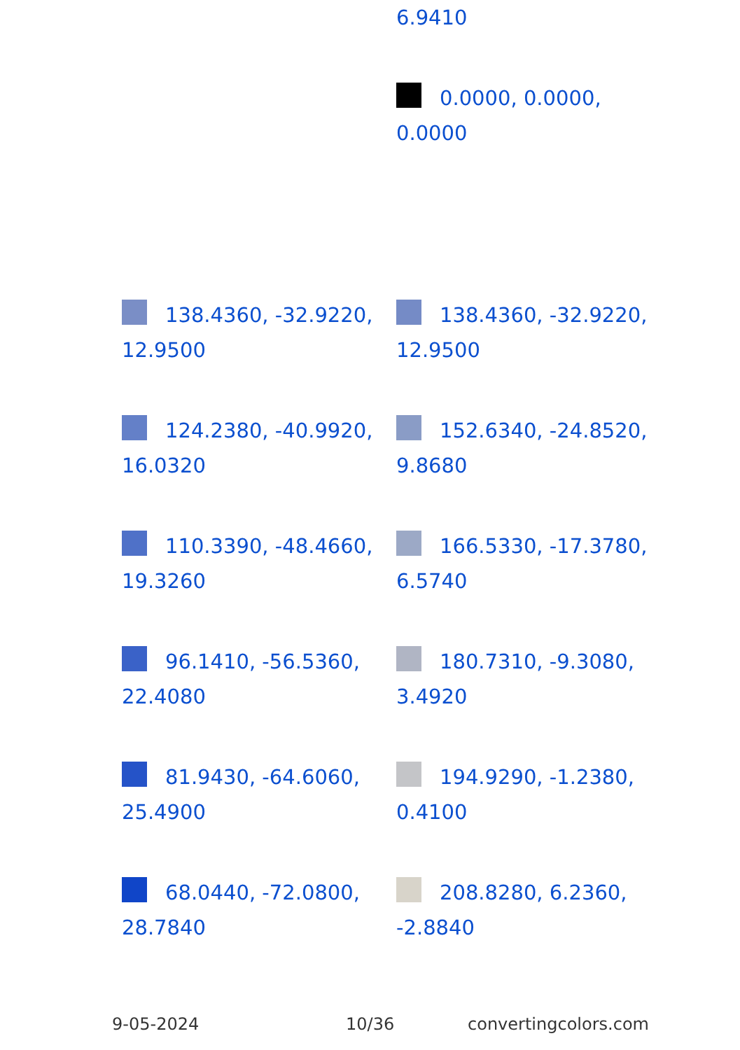6.9410
0.0000, 0.0000, 0.0000
138.4360, -32.9220, 12.9500
138.4360, -32.9220, 12.9500
124.2380, -40.9920, 16.0320
152.6340, -24.8520, 9.8680
110.3390, -48.4660, 19.3260
166.5330, -17.3780, 6.5740
96.1410, -56.5360, 22.4080
180.7310, -9.3080, 3.4920
81.9430, -64.6060, 25.4900
194.9290, -1.2380, 0.4100
68.0440, -72.0800, 28.7840
208.8280, 6.2360, -2.8840
9-05-2024 10/36 convertingcolors.com